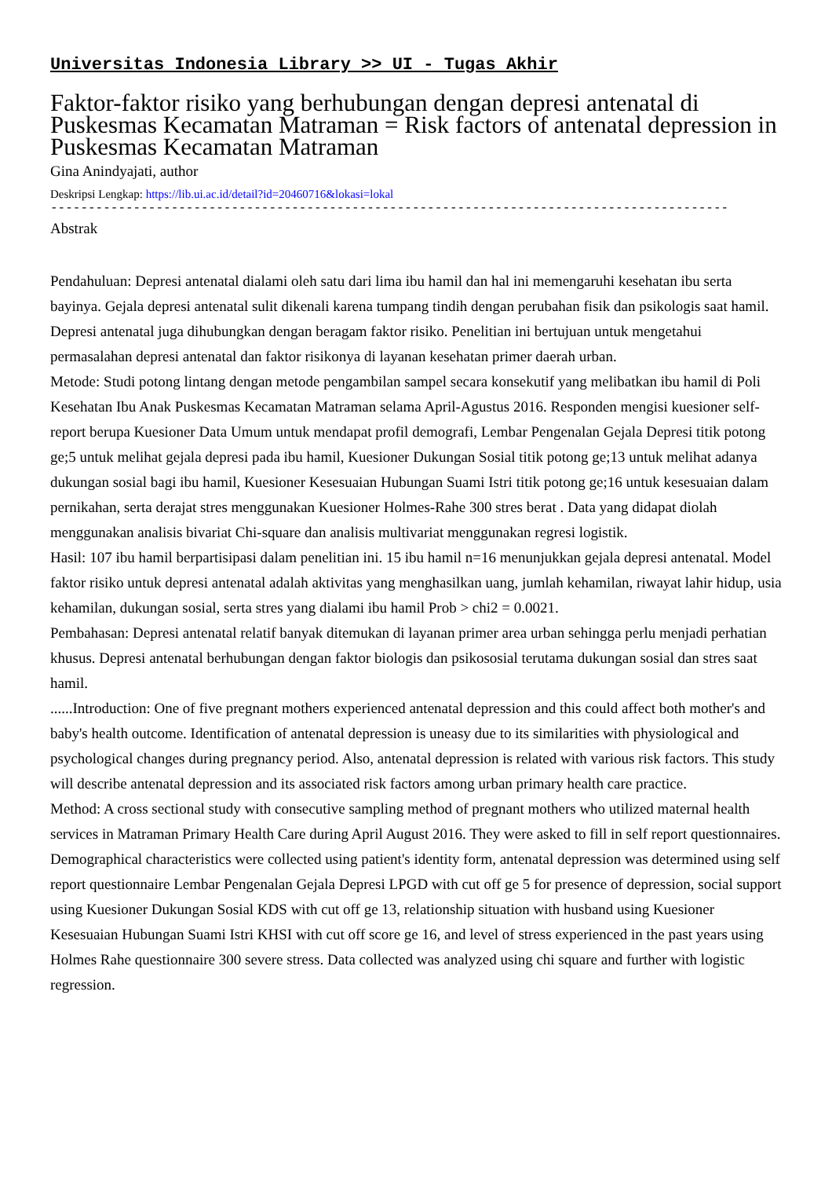Universitas Indonesia Library >> UI - Tugas Akhir
Faktor-faktor risiko yang berhubungan dengan depresi antenatal di Puskesmas Kecamatan Matraman = Risk factors of antenatal depression in Puskesmas Kecamatan Matraman
Gina Anindyajati, author
Deskripsi Lengkap: https://lib.ui.ac.id/detail?id=20460716&lokasi=lokal
------------------------------------------------------------------------------------------
Abstrak
Pendahuluan: Depresi antenatal dialami oleh satu dari lima ibu hamil dan hal ini memengaruhi kesehatan ibu serta bayinya. Gejala depresi antenatal sulit dikenali karena tumpang tindih dengan perubahan fisik dan psikologis saat hamil. Depresi antenatal juga dihubungkan dengan beragam faktor risiko. Penelitian ini bertujuan untuk mengetahui permasalahan depresi antenatal dan faktor risikonya di layanan kesehatan primer daerah urban.
Metode: Studi potong lintang dengan metode pengambilan sampel secara konsekutif yang melibatkan ibu hamil di Poli Kesehatan Ibu Anak Puskesmas Kecamatan Matraman selama April-Agustus 2016. Responden mengisi kuesioner self-report berupa Kuesioner Data Umum untuk mendapat profil demografi, Lembar Pengenalan Gejala Depresi titik potong ge;5 untuk melihat gejala depresi pada ibu hamil, Kuesioner Dukungan Sosial titik potong ge;13 untuk melihat adanya dukungan sosial bagi ibu hamil, Kuesioner Kesesuaian Hubungan Suami Istri titik potong ge;16 untuk kesesuaian dalam pernikahan, serta derajat stres menggunakan Kuesioner Holmes-Rahe 300 stres berat . Data yang didapat diolah menggunakan analisis bivariat Chi-square dan analisis multivariat menggunakan regresi logistik.
Hasil: 107 ibu hamil berpartisipasi dalam penelitian ini. 15 ibu hamil n=16 menunjukkan gejala depresi antenatal. Model faktor risiko untuk depresi antenatal adalah aktivitas yang menghasilkan uang, jumlah kehamilan, riwayat lahir hidup, usia kehamilan, dukungan sosial, serta stres yang dialami ibu hamil Prob > chi2 = 0.0021.
Pembahasan: Depresi antenatal relatif banyak ditemukan di layanan primer area urban sehingga perlu menjadi perhatian khusus. Depresi antenatal berhubungan dengan faktor biologis dan psikososial terutama dukungan sosial dan stres saat hamil.
......Introduction: One of five pregnant mothers experienced antenatal depression and this could affect both mother's and baby's health outcome. Identification of antenatal depression is uneasy due to its similarities with physiological and psychological changes during pregnancy period. Also, antenatal depression is related with various risk factors. This study will describe antenatal depression and its associated risk factors among urban primary health care practice.
Method: A cross sectional study with consecutive sampling method of pregnant mothers who utilized maternal health services in Matraman Primary Health Care during April August 2016. They were asked to fill in self report questionnaires. Demographical characteristics were collected using patient's identity form, antenatal depression was determined using self report questionnaire Lembar Pengenalan Gejala Depresi LPGD with cut off ge 5 for presence of depression, social support using Kuesioner Dukungan Sosial KDS with cut off ge 13, relationship situation with husband using Kuesioner Kesesuaian Hubungan Suami Istri KHSI with cut off score ge 16, and level of stress experienced in the past years using Holmes Rahe questionnaire 300 severe stress. Data collected was analyzed using chi square and further with logistic regression.